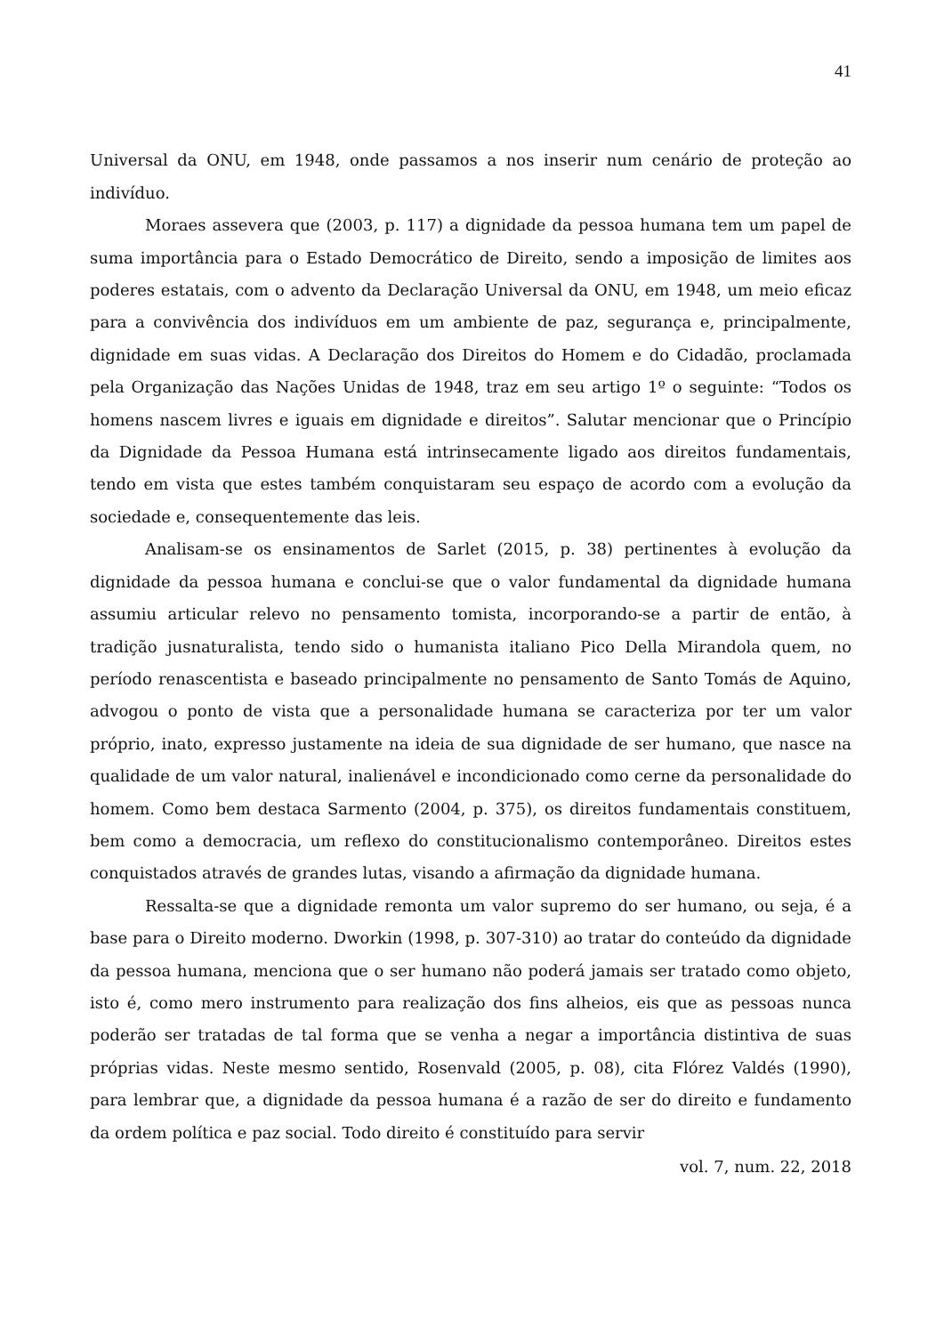41
Universal da ONU, em 1948, onde passamos a nos inserir num cenário de proteção ao indivíduo.
Moraes assevera que (2003, p. 117) a dignidade da pessoa humana tem um papel de suma importância para o Estado Democrático de Direito, sendo a imposição de limites aos poderes estatais, com o advento da Declaração Universal da ONU, em 1948, um meio eficaz para a convivência dos indivíduos em um ambiente de paz, segurança e, principalmente, dignidade em suas vidas. A Declaração dos Direitos do Homem e do Cidadão, proclamada pela Organização das Nações Unidas de 1948, traz em seu artigo 1º o seguinte: “Todos os homens nascem livres e iguais em dignidade e direitos”. Salutar mencionar que o Princípio da Dignidade da Pessoa Humana está intrinsecamente ligado aos direitos fundamentais, tendo em vista que estes também conquistaram seu espaço de acordo com a evolução da sociedade e, consequentemente das leis.
Analisam-se os ensinamentos de Sarlet (2015, p. 38) pertinentes à evolução da dignidade da pessoa humana e conclui-se que o valor fundamental da dignidade humana assumiu articular relevo no pensamento tomista, incorporando-se a partir de então, à tradição jusnaturalista, tendo sido o humanista italiano Pico Della Mirandola quem, no período renascentista e baseado principalmente no pensamento de Santo Tomás de Aquino, advogou o ponto de vista que a personalidade humana se caracteriza por ter um valor próprio, inato, expresso justamente na ideia de sua dignidade de ser humano, que nasce na qualidade de um valor natural, inalienável e incondicionado como cerne da personalidade do homem. Como bem destaca Sarmento (2004, p. 375), os direitos fundamentais constituem, bem como a democracia, um reflexo do constitucionalismo contemporâneo. Direitos estes conquistados através de grandes lutas, visando a afirmação da dignidade humana.
Ressalta-se que a dignidade remonta um valor supremo do ser humano, ou seja, é a base para o Direito moderno. Dworkin (1998, p. 307-310) ao tratar do conteúdo da dignidade da pessoa humana, menciona que o ser humano não poderá jamais ser tratado como objeto, isto é, como mero instrumento para realização dos fins alheios, eis que as pessoas nunca poderão ser tratadas de tal forma que se venha a negar a importância distintiva de suas próprias vidas. Neste mesmo sentido, Rosenvald (2005, p. 08), cita Flórez Valdés (1990), para lembrar que, a dignidade da pessoa humana é a razão de ser do direito e fundamento da ordem política e paz social. Todo direito é constituído para servir
vol. 7, num. 22, 2018